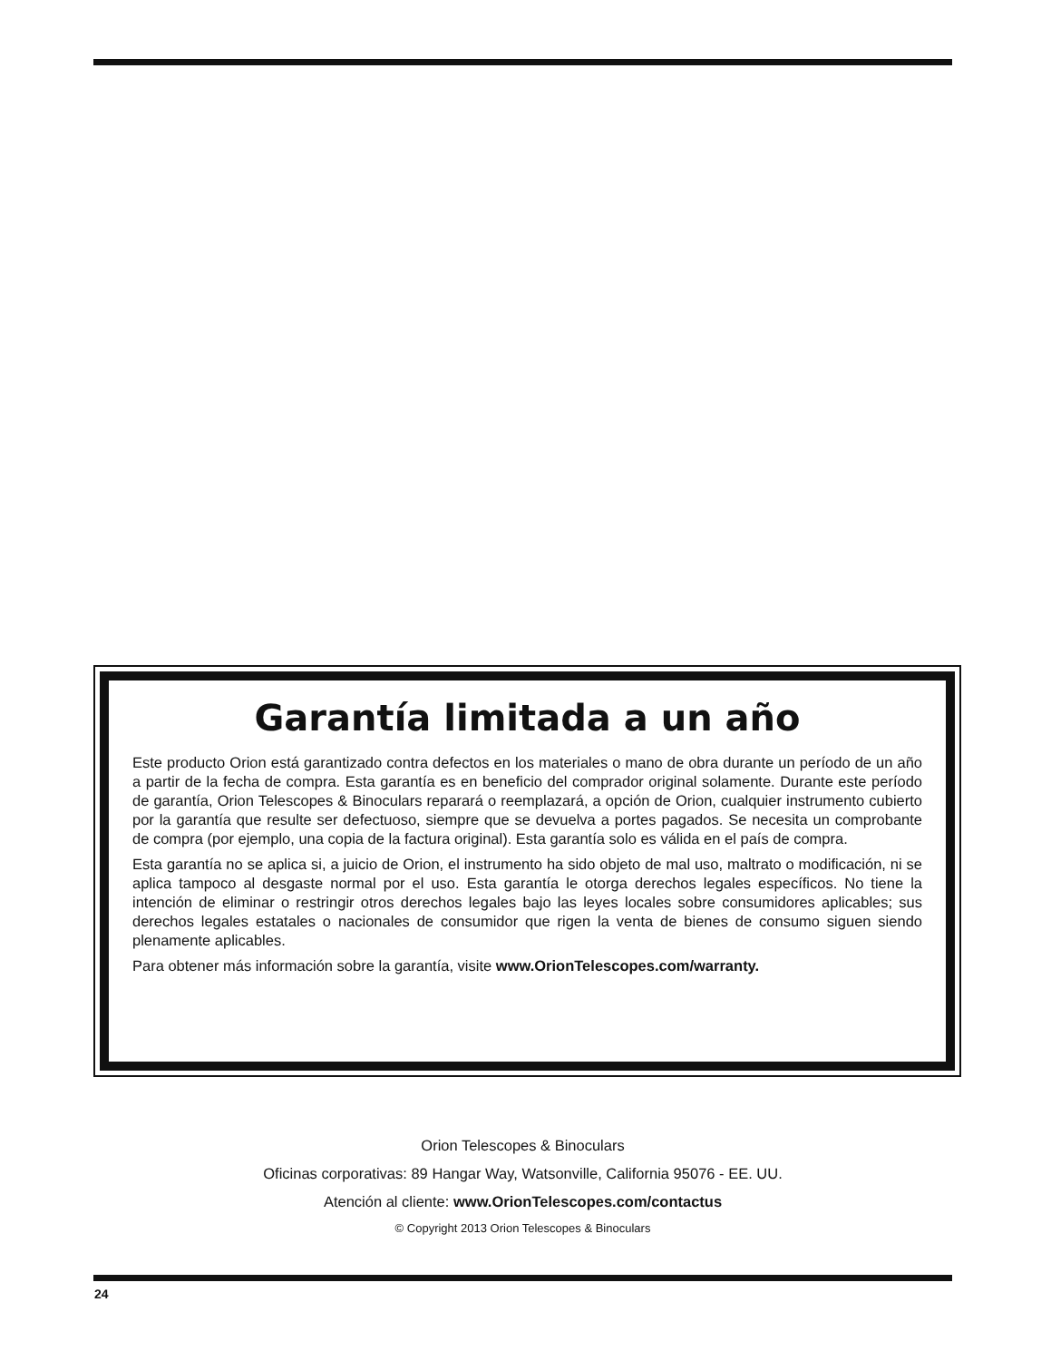Garantía limitada a un año
Este producto Orion está garantizado contra defectos en los materiales o mano de obra durante un período de un año a partir de la fecha de compra. Esta garantía es en beneficio del comprador original solamente. Durante este período de garantía, Orion Telescopes & Binoculars reparará o reemplazará, a opción de Orion, cualquier instrumento cubierto por la garantía que resulte ser defectuoso, siempre que se devuelva a portes pagados. Se necesita un comprobante de compra (por ejemplo, una copia de la factura original). Esta garantía solo es válida en el país de compra.
Esta garantía no se aplica si, a juicio de Orion, el instrumento ha sido objeto de mal uso, maltrato o modificación, ni se aplica tampoco al desgaste normal por el uso. Esta garantía le otorga derechos legales específicos. No tiene la intención de eliminar o restringir otros derechos legales bajo las leyes locales sobre consumidores aplicables; sus derechos legales estatales o nacionales de consumidor que rigen la venta de bienes de consumo siguen siendo plenamente aplicables.
Para obtener más información sobre la garantía, visite www.OrionTelescopes.com/warranty.
Orion Telescopes & Binoculars
Oficinas corporativas: 89 Hangar Way, Watsonville, California 95076 - EE. UU.
Atención al cliente: www.OrionTelescopes.com/contactus
© Copyright 2013 Orion Telescopes & Binoculars
24